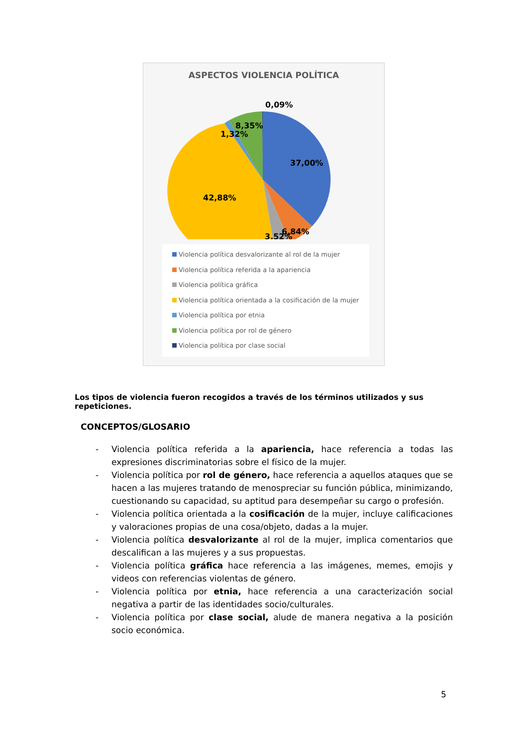ASPECTOS VIOLENCIA POLÍTICA
0,09%
8,35%
1,32%
37,00%
42,88%
6,84%
3,52%
Violencia política desvalorizante al rol de la mujer
Violencia política referida a la apariencia
Violencia política gráfica
Violencia política orientada a la cosificación de la mujer
Violencia política por etnia
Violencia política por rol de género
Violencia política por clase social
Los tipos de violencia fueron recogidos a través de los términos utilizados y sus repeticiones.
CONCEPTOS/GLOSARIO
- Violencia política referida a la apariencia, hace referencia a todas las expresiones discriminatorias sobre el físico de la mujer.
- Violencia política por rol de género, hace referencia a aquellos ataques que se hacen a las mujeres tratando de menospreciar su función pública, minimizando, cuestionando su capacidad, su aptitud para desempeñar su cargo o profesión.
- Violencia política orientada a la cosificación de la mujer, incluye calificaciones y valoraciones propias de una cosa/objeto, dadas a la mujer.
- Violencia política desvalorizante al rol de la mujer, implica comentarios que descalifican a las mujeres y a sus propuestas.
- Violencia política gráfica hace referencia a las imágenes, memes, emojis y videos con referencias violentas de género.
- Violencia política por etnia, hace referencia a una caracterización social negativa a partir de las identidades socio/culturales.
- Violencia política por clase social, alude de manera negativa a la posición socio económica.
5